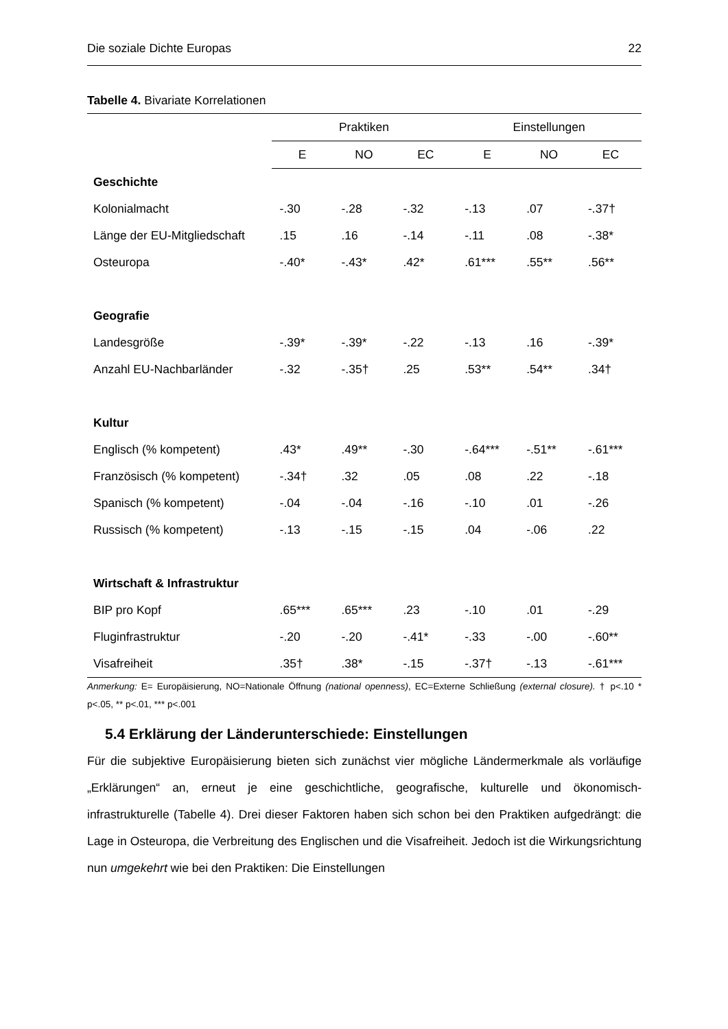Die soziale Dichte Europas 22
Tabelle 4. Bivariate Korrelationen
| | Praktiken | | | Einstellungen | | |
| --- | --- | --- | --- | --- | --- | --- |
| | E | NO | EC | E | NO | EC |
| Geschichte | | | | | | |
| Kolonialmacht | -.30 | -.28 | -.32 | -.13 | .07 | -.37† |
| Länge der EU-Mitgliedschaft | .15 | .16 | -.14 | -.11 | .08 | -.38* |
| Osteuropa | -.40* | -.43* | .42* | .61*** | .55** | .56** |
| Geografie | | | | | | |
| Landesgröße | -.39* | -.39* | -.22 | -.13 | .16 | -.39* |
| Anzahl EU-Nachbarländer | -.32 | -.35† | .25 | .53** | .54** | .34† |
| Kultur | | | | | | |
| Englisch (% kompetent) | .43* | .49** | -.30 | -.64*** | -.51** | -.61*** |
| Französisch (% kompetent) | -.34† | .32 | .05 | .08 | .22 | -.18 |
| Spanisch (% kompetent) | -.04 | -.04 | -.16 | -.10 | .01 | -.26 |
| Russisch (% kompetent) | -.13 | -.15 | -.15 | .04 | -.06 | .22 |
| Wirtschaft & Infrastruktur | | | | | | |
| BIP pro Kopf | .65*** | .65*** | .23 | -.10 | .01 | -.29 |
| Fluginfrastruktur | -.20 | -.20 | -.41* | -.33 | -.00 | -.60** |
| Visafreiheit | .35† | .38* | -.15 | -.37† | -.13 | -.61*** |
Anmerkung: E= Europäisierung, NO=Nationale Öffnung (national openness), EC=Externe Schließung (external closure). † p<.10 * p<.05, ** p<.01, *** p<.001
5.4 Erklärung der Länderunterschiede: Einstellungen
Für die subjektive Europäisierung bieten sich zunächst vier mögliche Ländermerkmale als vorläufige „Erklärungen“ an, erneut je eine geschichtliche, geografische, kulturelle und ökonomisch-infrastrukturelle (Tabelle 4). Drei dieser Faktoren haben sich schon bei den Praktiken aufgedrängt: die Lage in Osteuropa, die Verbreitung des Englischen und die Visafreiheit. Jedoch ist die Wirkungsrichtung nun umgekehrt wie bei den Praktiken: Die Einstellungen